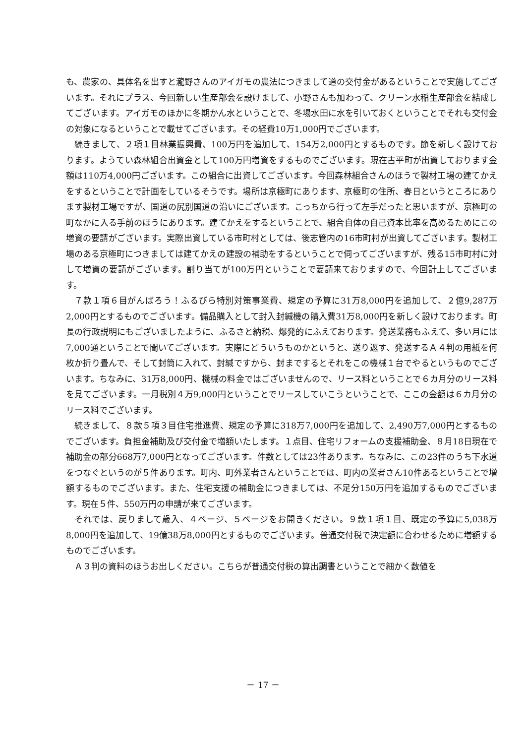も、農家の、具体名を出すと瀧野さんのアイガモの農法につきまして道の交付金があるということで実施してございます。それにプラス、今回新しい生産部会を設けまして、小野さんも加わって、クリーン水稲生産部会を結成してございます。アイガモのほかに冬期かん水ということで、冬場水田に水を引いておくということでそれも交付金の対象になるということで載せてございます。その経費10万1,000円でございます。
続きまして、２項１目林業振興費、100万円を追加して、154万2,000円とするものです。節を新しく設けております。ようてい森林組合出資金として100万円増資をするものでございます。現在古平町が出資しております金額は110万4,000円ございます。この組合に出資してございます。今回森林組合さんのほうで製材工場の建てかえをするということで計画をしているそうです。場所は京極町にあります、京極町の住所、春日というところにあります製材工場ですが、国道の尻別国道の沿いにございます。こっちから行って左手だったと思いますが、京極町の町なかに入る手前のほうにあります。建てかえをするということで、組合自体の自己資本比率を高めるためにこの増資の要請がございます。実際出資している市町村としては、後志管内の16市町村が出資してございます。製材工場のある京極町につきましては建てかえの建設の補助をするということで伺ってございますが、残る15市町村に対して増資の要請がございます。割り当てが100万円ということで要請来ておりますので、今回計上してございます。
７款１項６目がんばろう！ふるびら特別対策事業費、規定の予算に31万8,000円を追加して、２億9,287万2,000円とするものでございます。備品購入として封入封緘機の購入費31万8,000円を新しく設けております。町長の行政説明にもございましたように、ふるさと納税、爆発的にふえております。発送業務もふえて、多い月には7,000通ということで聞いてございます。実際にどういうものかというと、送り返す、発送するＡ４判の用紙を何枚か折り畳んで、そして封筒に入れて、封緘ですから、封までするとそれをこの機械１台でやるというものでございます。ちなみに、31万8,000円、機械の料金ではございませんので、リース料ということで６カ月分のリース料を見てございます。一月税別４万9,000円ということでリースしていこうということで、ここの金額は６カ月分のリース料でございます。
続きまして、８款５項３目住宅推進費、規定の予算に318万7,000円を追加して、2,490万7,000円とするものでございます。負担金補助及び交付金で増額いたします。１点目、住宅リフォームの支援補助金、８月18日現在で補助金の部分668万7,000円となってございます。件数としては23件あります。ちなみに、この23件のうち下水道をつなぐというのが５件あります。町内、町外業者さんということでは、町内の業者さん10件あるということで増額するものでございます。また、住宅支援の補助金につきましては、不足分150万円を追加するものでございます。現在５件、550万円の申請が来てございます。
それでは、戻りまして歳入、４ページ、５ページをお開きください。９款１項１目、既定の予算に5,038万8,000円を追加して、19億38万8,000円とするものでございます。普通交付税で決定額に合わせるために増額するものでございます。
Ａ３判の資料のほうお出しください。こちらが普通交付税の算出調書ということで細かく数値を
－ 17 －